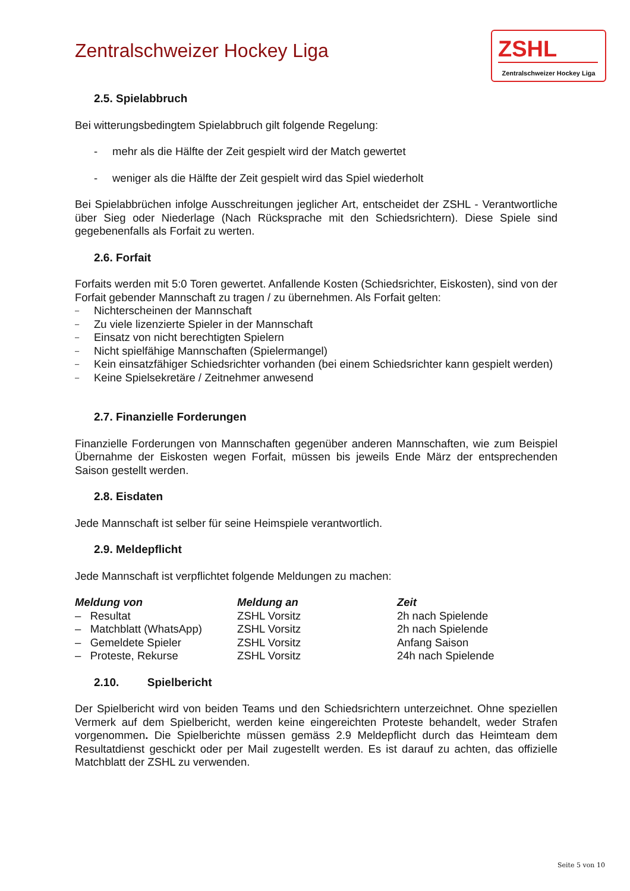Zentralschweizer Hockey Liga
ZSHL
Zentralschweizer Hockey Liga
2.5. Spielabbruch
Bei witterungsbedingtem Spielabbruch gilt folgende Regelung:
- mehr als die Hälfte der Zeit gespielt wird der Match gewertet
- weniger als die Hälfte der Zeit gespielt wird das Spiel wiederholt
Bei Spielabbrüchen infolge Ausschreitungen jeglicher Art, entscheidet der ZSHL - Verant­wortliche über Sieg oder Niederlage (Nach Rücksprache mit den Schiedsrichtern). Diese Spiele sind gegebenenfalls als Forfait zu werten.
2.6. Forfait
Forfaits werden mit 5:0 Toren gewertet. Anfallende Kosten (Schiedsrichter, Eiskosten), sind von der Forfait gebender Mannschaft zu tragen / zu übernehmen. Als Forfait gelten:
– Nichterscheinen der Mannschaft
– Zu viele lizenzierte Spieler in der Mannschaft
– Einsatz von nicht berechtigten Spielern
– Nicht spielfähige Mannschaften (Spielermangel)
– Kein einsatzfähiger Schiedsrichter vorhanden (bei einem Schiedsrichter kann gespielt werden)
– Keine Spielsekretäre / Zeitnehmer anwesend
2.7. Finanzielle Forderungen
Finanzielle Forderungen von Mannschaften gegenüber anderen Mannschaften, wie zum Beispiel Übernahme der Eiskosten wegen Forfait, müssen bis jeweils Ende März der ent­sprechenden Saison gestellt werden.
2.8. Eisdaten
Jede Mannschaft ist selber für seine Heimspiele verantwortlich.
2.9. Meldepflicht
Jede Mannschaft ist verpflichtet folgende Meldungen zu machen:
| Meldung von | Meldung an | Zeit |
| --- | --- | --- |
| – Resultat | ZSHL Vorsitz | 2h nach Spielende |
| – Matchblatt (WhatsApp) | ZSHL Vorsitz | 2h nach Spielende |
| – Gemeldete Spieler | ZSHL Vorsitz | Anfang Saison |
| – Proteste, Rekurse | ZSHL Vorsitz | 24h nach Spielende |
2.10. Spielbericht
Der Spielbericht wird von beiden Teams und den Schiedsrichtern unterzeichnet. Ohne spe­ziellen Vermerk auf dem Spielbericht, werden keine eingereichten Proteste behandelt, weder Strafen vorgenommen. Die Spielberichte müssen gemäss 2.9 Meldepflicht durch das Heim­team dem Resultatdienst geschickt oder per Mail zugestellt werden. Es ist darauf zu achten, das offizielle Matchblatt der ZSHL zu verwenden.
Seite 5 von 10